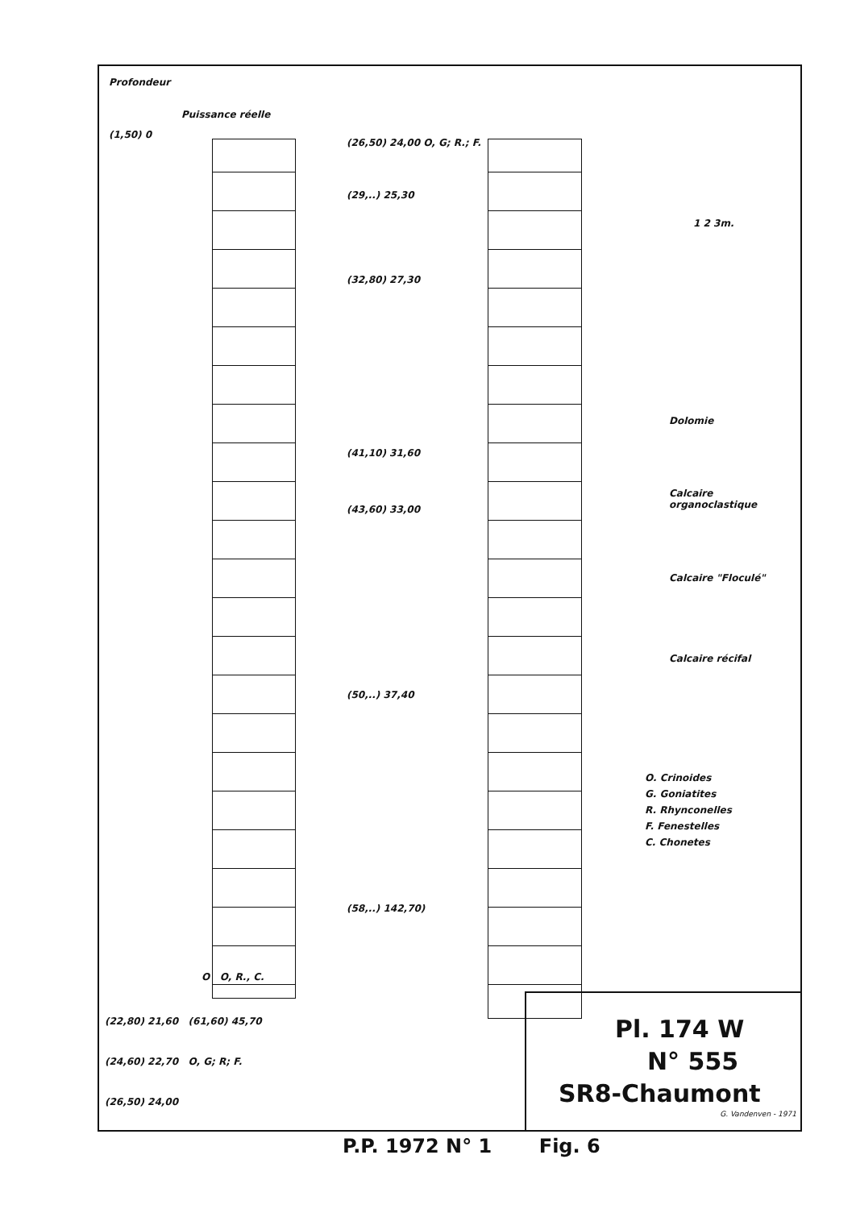Profondeur
Puissance réelle
(1,50) 0
(26,50) 24,00 O, G; R.; F.
(29,..) 25,30
(32,80) 27,30
(41,10) 31,60
(43,60) 33,00
(50,..) 37,40
(58,..) 142,70)
O O, R., C.
(22,80) 21,60 (61,60) 45,70
(24,60) 22,70 O, G; R; F.
(26,50) 24,00
1 2 3m.
Dolomie
Calcaire organoclastique
Calcaire "Floculé"
Calcaire récifal
O. Crinoides
G. Goniatites
R. Rhynconelles
F. Fenestelles
C. Chonetes
Pl. 174 W
N° 555
SR8-Chaumont
G. Vandenven - 1971
P.P. 1972 N° 1 Fig. 6